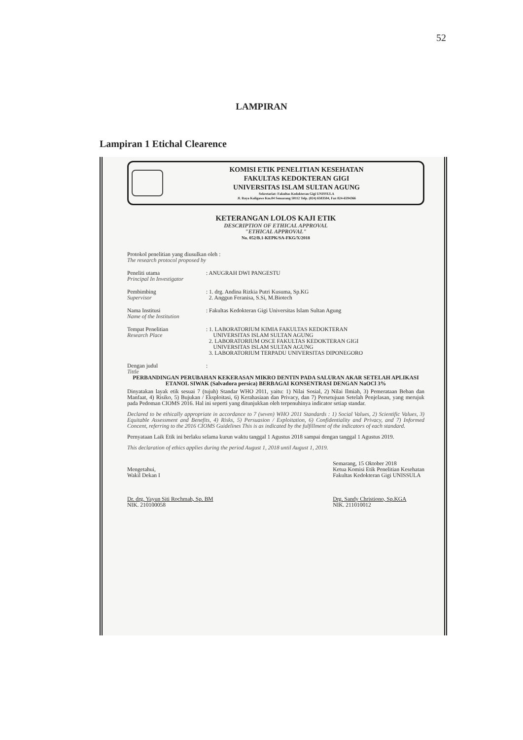52
LAMPIRAN
Lampiran 1 Etichal Clearence
KOMISI ETIK PENELITIAN KESEHATAN
FAKULTAS KEDOKTERAN GIGI
UNIVERSITAS ISLAM SULTAN AGUNG
Sekretariat: Fakultas Kedokteran Gigi UNISSULA
Jl. Raya Kaligawe Km.04 Semarang 50112 Telp. (024) 6583584, Fax 024-6594366
KETERANGAN LOLOS KAJI ETIK
DESCRIPTION OF ETHICAL APPROVAL
"ETHICAL APPROVAL"
No. 052/B.1-KEPK/SA-FKG/X/2018
Protokol penelitian yang diusulkan oleh :
The research protocol proposed by
Peneliti utama
Principal In Investigator
: ANUGRAH DWI PANGESTU
Pembimbing
Supervisor
: 1. drg. Andina Rizkia Putri Kusuma, Sp.KG
2. Anggun Feranisa, S.Si, M.Biotech
Nama Institusi
Name of the Institution
: Fakultas Kedokteran Gigi Universitas Islam Sultan Agung
Tempat Penelitian
Research Place
: 1. LABORATORIUM KIMIA FAKULTAS KEDOKTERAN
UNIVERSITAS ISLAM SULTAN AGUNG
2. LABORATORIUM OSCE FAKULTAS KEDOKTERAN GIGI
UNIVERSITAS ISLAM SULTAN AGUNG
3. LABORATORIUM TERPADU UNIVERSITAS DIPONEGORO
Dengan judul
Tittle
:
PERBANDINGAN PERUBAHAN KEKERASAN MIKRO DENTIN PADA SALURAN AKAR SETELAH APLIKASI ETANOL SIWAK (Salvadora persica) BERBAGAI KONSENTRASI DENGAN NaOCl 3%
Dinyatakan layak etik sesuai 7 (tujuh) Standar WHO 2011, yaitu: 1) Nilai Sosial, 2) Nilai Ilmiah, 3) Pemerataan Beban dan Manfaat, 4) Risiko, 5) Bujukan / Eksploitasi, 6) Kerahasiaan dan Privacy, dan 7) Persetujuan Setelah Penjelasan, yang merujuk pada Pedoman CIOMS 2016. Hal ini seperti yang ditunjukkan oleh terpenuhinya indicator setiap standar.
Declared to be ethically appropriate in accordance to 7 (seven) WHO 2011 Standards : 1) Social Values, 2) Scientific Values, 3) Equitable Assessment and Benefits, 4) Risks, 5) Persuasion / Exploitation, 6) Confidentiality and Privacy, and 7) Informed Concent, referring to the 2016 CIOMS Guidelines This is as indicated by the fulfillment of the indicators of each standard.
Pernyataan Laik Etik ini berlaku selama kurun waktu tanggal 1 Agustus 2018 sampai dengan tanggal 1 Agustus 2019.
This declaration of ethics applies during the period August 1, 2018 until August 1, 2019.
Mengetahui,
Wakil Dekan I
Dr. drg. Yayun Siti Rochmah, Sp. BM
NIK. 210100058
Semarang, 15 Oktober 2018
Ketua Komisi Etik Penelitian Kesehatan
Fakultas Kedokteran Gigi UNISSULA
Drg. Sandy Christiono, Sp.KGA
NIK. 211010012